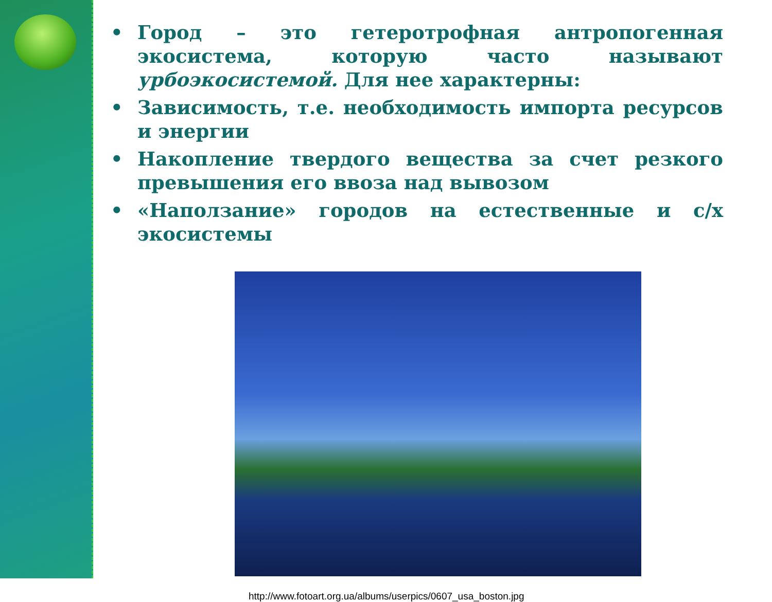• Город – это гетеротрофная антропогенная экосистема, которую часто называют урбоэкосистемой. Для нее характерны:
• Зависимость, т.е. необходимость импорта ресурсов и энергии
• Накопление твердого вещества за счет резкого превышения его ввоза над вывозом
• «Наползание» городов на естественные и с/х экосистемы
http://www.fotoart.org.ua/albums/userpics/0607_usa_boston.jpg